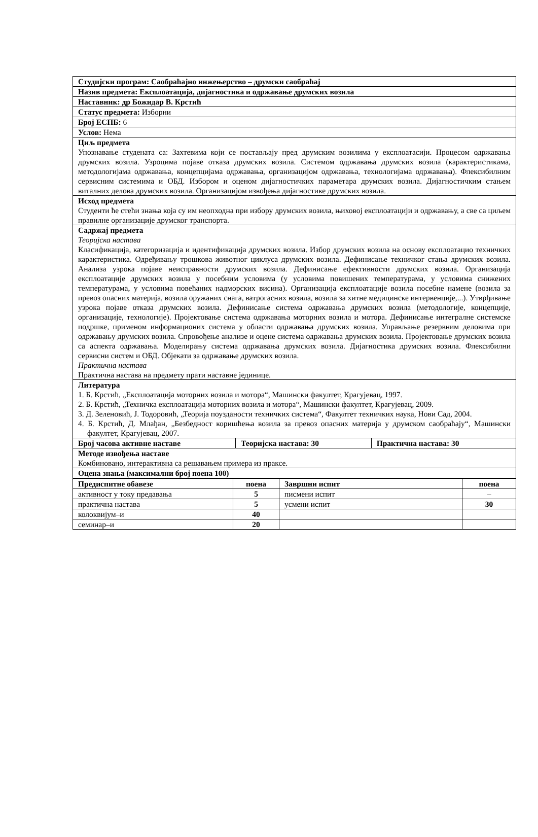| Студијски програм: Саобраћајно инжењерство – друмски саобраћај | | |
| Назив предмета: Експлоатација, дијагностика и одржавање друмских возила | | |
| Наставник: др Божидар В. Крстић | | |
| Статус предмета: Изборни | | |
| Број ЕСПБ: 6 | | |
| Услов: Нема | | |
| Циљ предмета Упознавање студената са: Захтевима који се постављају пред друмским возилима у експлоатасији. Процесом одржавања друмских возила. Узроцима појаве отказа друмских возила. Системом одржавања друмских возила (карактеристикама, методологијама одржавања, концепцијама одржавања, организацијом одржавања, технологијама одржавања). Флексибилним сервисним системима и ОБД. Избором и оценом дијагностичких параметара друмских возила. Дијагностичким стањем виталних делова друмских возила. Организацијом извођења дијагностике друмских возила. | | |
| Исход предмета Студенти ће стећи знања која су им неопходна при избору друмских возила, њиховој експлоатацији и одржавању, а све са циљем правилне организације друмског транспорта. | | |
| Садржај предмета Теоријска настава Класификација, категоризација и идентификација друмских возила. Избор друмских возила на основу експлоатацио техничких карактеристика. Одређивању трошкова животног циклуса друмских возила. Дефинисање техничког стања друмских возила. Анализа узрока појаве неисправности друмских возила. Дефинисање ефективности друмских возила. Организација експлоатације друмских возила у посебним условима (у условима повишених температурама, у условима снижених температурама, у условима повећаних надморских висина). Организација експлоатације возила посебне намене (возила за превоз опасних материја, возила оружаних снага, ватрогасних возила, возила за хитне медицинске интервенције,...). Утврђивање узрока појаве отказа друмских возила. Дефинисање система одржавања друмских возила (методологије, концепције, организације, технологије). Пројектовање система одржавања моторних возила и мотора. Дефинисање интегралне системске подршке, применом информационих система у области одржавања друмских возила. Управљање резервним деловима при одржавању друмских возила. Спровођење анализе и оцене система одржавања друмских возила. Пројектовање друмских возила са аспекта одржавања. Моделирању система одржавања друмских возила. Дијагностика друмских возила. Флексибилни сервисни систем и ОБД. Објекати за одржавање друмских возила. Практична настава Практична настава на предмету прати наставне јединице. | | |
| Литература 1. Б. Крстић, „Експлоатација моторних возила и мотора“, Машински факултет, Крагујевац, 1997. 2. Б. Крстић, „Техничка експлоатација моторних возила и мотора“, Машински факултет, Крагујевац, 2009. 3. Д. Зеленовић, Ј. Тодоровић, „Теорија поузданости техничких система“, Факултет техничких наука, Нови Сад, 2004. 4. Б. Крстић, Д. Млађан, „Безбедност коришћења возила за превоз опасних материја у друмском саобраћају“, Машински факултет, Крагујевац, 2007. | | |
| Број часова активне наставе | Теоријска настава: 30 | Практична настава: 30 |
| Методе извођења наставе Комбиновано, интерактивна са решавањем примера из праксе. | | |
| Оцена знања (максимални број поена 100) | | |
| Предиспитне обавезе | поена | Завршни испит | поена |
| --- | --- | --- | --- |
| активност у току предавања | 5 | писмени испит | – |
| практична настава | 5 | усмени испит | 30 |
| колоквијум–и | 40 | | |
| семинар–и | 20 | | |